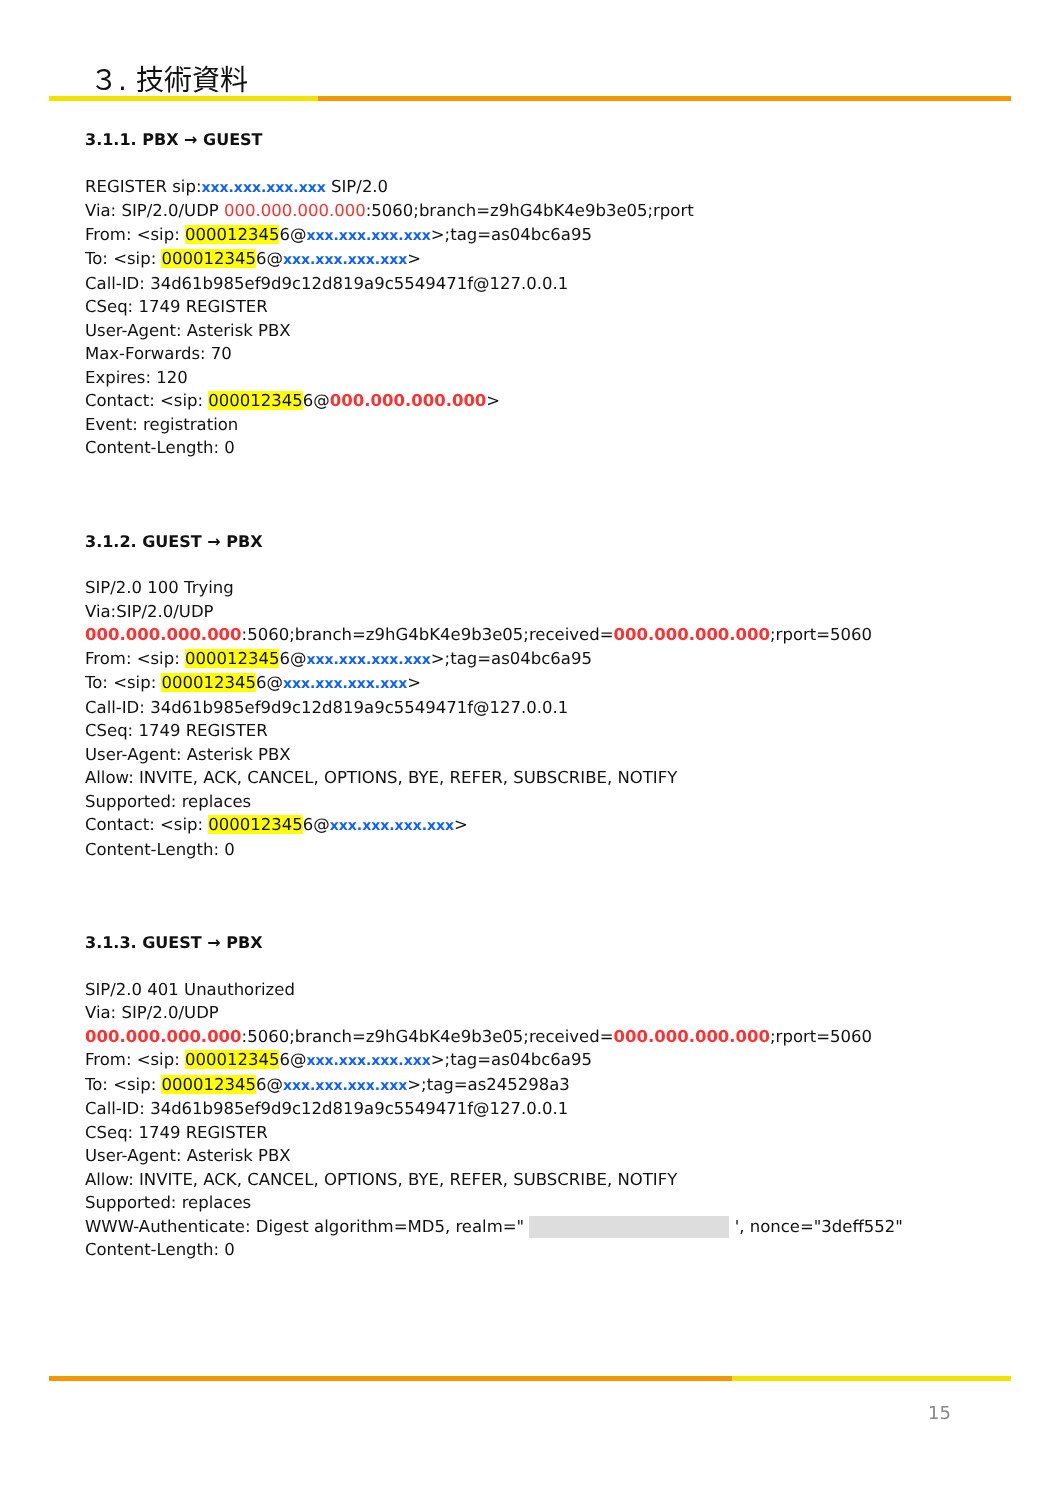３. 技術資料
3.1.1. PBX → GUEST
REGISTER sip:xxx.xxx.xxx.xxx SIP/2.0
Via: SIP/2.0/UDP 000.000.000.000:5060;branch=z9hG4bK4e9b3e05;rport
From: <sip: 0000123456@xxx.xxx.xxx.xxx>;tag=as04bc6a95
To: <sip: 0000123456@xxx.xxx.xxx.xxx>
Call-ID: 34d61b985ef9d9c12d819a9c5549471f@127.0.0.1
CSeq: 1749 REGISTER
User-Agent: Asterisk PBX
Max-Forwards: 70
Expires: 120
Contact: <sip: 0000123456@000.000.000.000>
Event: registration
Content-Length: 0
3.1.2. GUEST → PBX
SIP/2.0 100 Trying
Via:SIP/2.0/UDP 000.000.000.000:5060;branch=z9hG4bK4e9b3e05;received=000.000.000.000;rport=5060
From: <sip: 0000123456@xxx.xxx.xxx.xxx>;tag=as04bc6a95
To: <sip: 0000123456@xxx.xxx.xxx.xxx>
Call-ID: 34d61b985ef9d9c12d819a9c5549471f@127.0.0.1
CSeq: 1749 REGISTER
User-Agent: Asterisk PBX
Allow: INVITE, ACK, CANCEL, OPTIONS, BYE, REFER, SUBSCRIBE, NOTIFY
Supported: replaces
Contact: <sip: 0000123456@xxx.xxx.xxx.xxx>
Content-Length: 0
3.1.3. GUEST → PBX
SIP/2.0 401 Unauthorized
Via: SIP/2.0/UDP 000.000.000.000:5060;branch=z9hG4bK4e9b3e05;received=000.000.000.000;rport=5060
From: <sip: 0000123456@xxx.xxx.xxx.xxx>;tag=as04bc6a95
To: <sip: 0000123456@xxx.xxx.xxx.xxx>;tag=as245298a3
Call-ID: 34d61b985ef9d9c12d819a9c5549471f@127.0.0.1
CSeq: 1749 REGISTER
User-Agent: Asterisk PBX
Allow: INVITE, ACK, CANCEL, OPTIONS, BYE, REFER, SUBSCRIBE, NOTIFY
Supported: replaces
WWW-Authenticate: Digest algorithm=MD5, realm=" ', nonce="3deff552"
Content-Length: 0
15